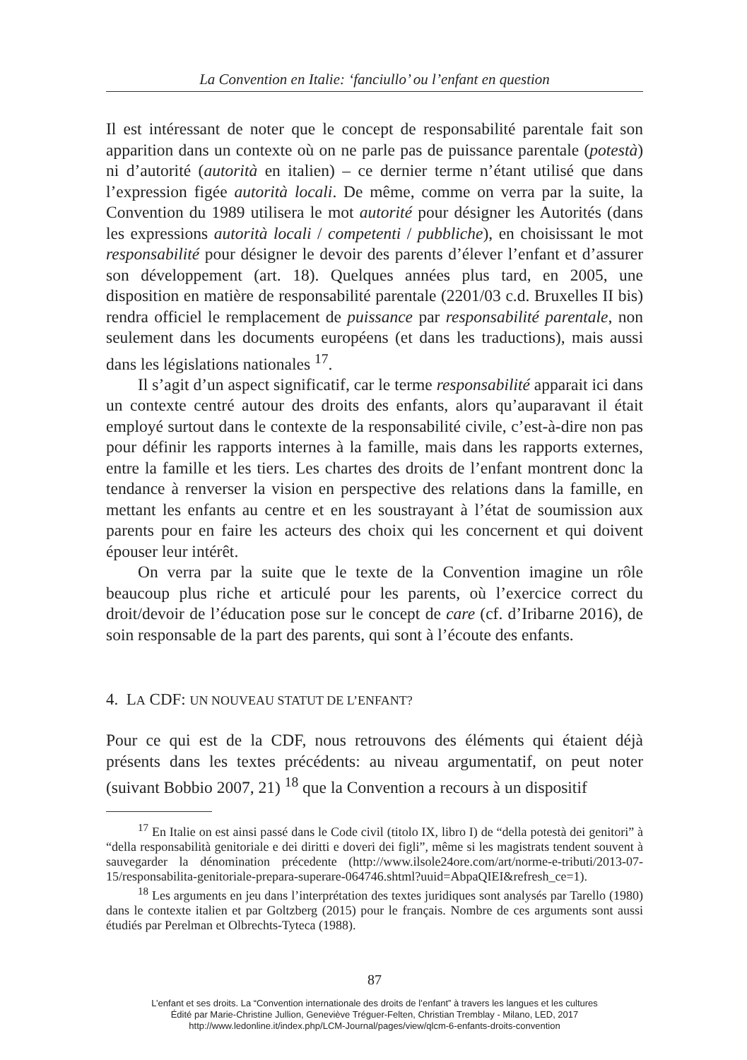La Convention en Italie: ‘fanciullo’ ou l’enfant en question
Il est intéressant de noter que le concept de responsabilité parentale fait son apparition dans un contexte où on ne parle pas de puissance parentale (potestà) ni d’autorité (autorità en italien) – ce dernier terme n’étant utilisé que dans l’expression figée autorità locali. De même, comme on verra par la suite, la Convention du 1989 utilisera le mot autorité pour désigner les Autorités (dans les expressions autorità locali / competenti / pubbliche), en choisissant le mot responsabilité pour désigner le devoir des parents d’élever l’enfant et d’assurer son développement (art. 18). Quelques années plus tard, en 2005, une disposition en matière de responsabilité parentale (2201/03 c.d. Bruxelles II bis) rendra officiel le remplacement de puissance par responsabilité parentale, non seulement dans les documents européens (et dans les traductions), mais aussi dans les législations nationales <sup>17</sup>.
Il s’agit d’un aspect significatif, car le terme responsabilité apparait ici dans un contexte centré autour des droits des enfants, alors qu’auparavant il était employé surtout dans le contexte de la responsabilité civile, c’est-à-dire non pas pour définir les rapports internes à la famille, mais dans les rapports externes, entre la famille et les tiers. Les chartes des droits de l’enfant montrent donc la tendance à renverser la vision en perspective des relations dans la famille, en mettant les enfants au centre et en les soustrayant à l’état de soumission aux parents pour en faire les acteurs des choix qui les concernent et qui doivent épouser leur intérêt.
On verra par la suite que le texte de la Convention imagine un rôle beaucoup plus riche et articulé pour les parents, où l’exercice correct du droit/devoir de l’éducation pose sur le concept de care (cf. d’Iribarne 2016), de soin responsable de la part des parents, qui sont à l’écoute des enfants.
4. LA CDF: UN NOUVEAU STATUT DE L’ENFANT?
Pour ce qui est de la CDF, nous retrouvons des éléments qui étaient déjà présents dans les textes précédents: au niveau argumentatif, on peut noter (suivant Bobbio 2007, 21) <sup>18</sup> que la Convention a recours à un dispositif
<sup>17</sup> En Italie on est ainsi passé dans le Code civil (titolo IX, libro I) de “della potestà dei genitori” à “della responsabilità genitoriale e dei diritti e doveri dei figli”, même si les magistrats tendent souvent à sauvegarder la dénomination précedente (http://www.ilsole24ore.com/art/norme-e-tributi/2013-07-15/responsabilita-genitoriale-prepara-superare-064746.shtml?uuid=AbpaQIEI&refresh_ce=1).
<sup>18</sup> Les arguments en jeu dans l’interprétation des textes juridiques sont analysés par Tarello (1980) dans le contexte italien et par Goltzberg (2015) pour le français. Nombre de ces arguments sont aussi étudiés par Perelman et Olbrechts-Tyteca (1988).
87
L’enfant et ses droits. La “Convention internationale des droits de l’enfant” à travers les langues et les cultures
Édité par Marie-Christine Jullion, Geneviève Tréguer-Felten, Christian Tremblay - Milano, LED, 2017
http://www.ledonline.it/index.php/LCM-Journal/pages/view/qlcm-6-enfants-droits-convention